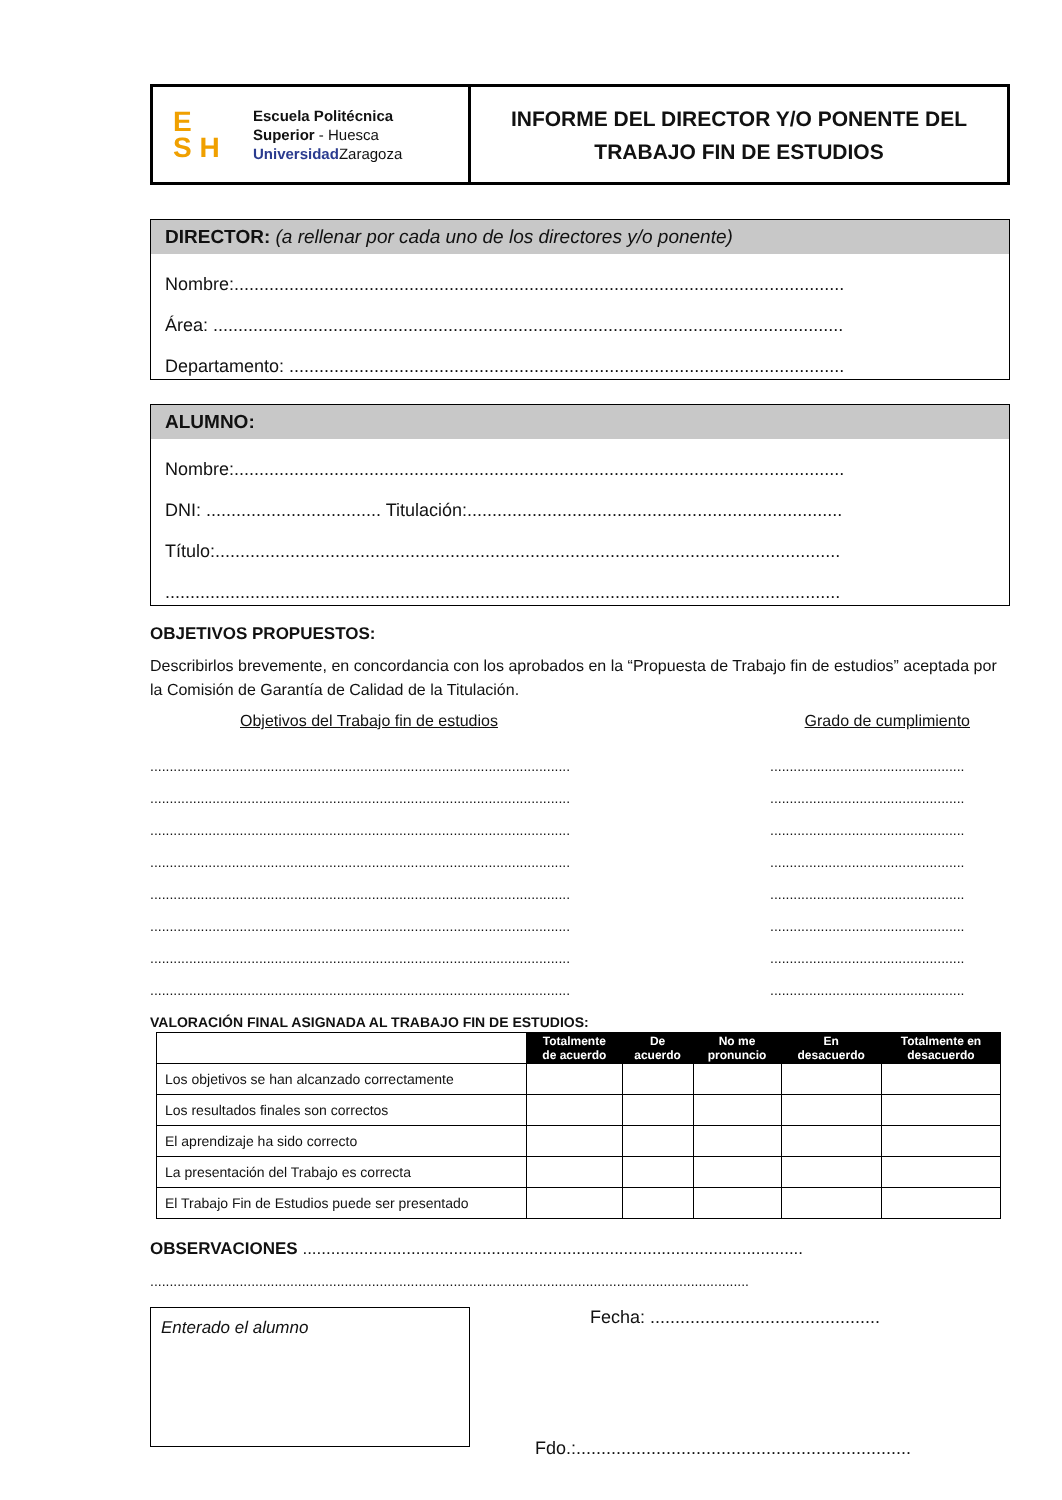E
S H
Escuela Politécnica
Superior - Huesca
Universidad Zaragoza
INFORME DEL DIRECTOR Y/O PONENTE DEL
TRABAJO FIN DE ESTUDIOS
DIRECTOR: (a rellenar por cada uno de los directores y/o ponente)
Nombre:..........................................................................................................................
Área: ..............................................................................................................................
Departamento: ...............................................................................................................
ALUMNO:
Nombre:..........................................................................................................................
DNI: ................................... Titulación:...........................................................................
Título:.............................................................................................................................
.......................................................................................................................................
OBJETIVOS PROPUESTOS:
Describirlos brevemente, en concordancia con los aprobados en la “Propuesta de Trabajo fin de estudios” aceptada por la Comisión de Garantía de Calidad de la Titulación.
Objetivos del Trabajo fin de estudios Grado de cumplimiento
............................................................................................................
............................................................................................................
............................................................................................................
............................................................................................................
............................................................................................................
............................................................................................................
............................................................................................................
............................................................................................................
..................................................
..................................................
..................................................
..................................................
..................................................
..................................................
..................................................
..................................................
VALORACIÓN FINAL ASIGNADA AL TRABAJO FIN DE ESTUDIOS:
| | Totalmente de acuerdo | De acuerdo | No me pronuncio | En desacuerdo | Totalmente en desacuerdo |
| Los objetivos se han alcanzado correctamente | | | | | |
| Los resultados finales son correctos | | | | | |
| El aprendizaje ha sido correcto | | | | | |
| La presentación del Trabajo es correcta | | | | | |
| El Trabajo Fin de Estudios puede ser presentado | | | | | |
OBSERVACIONES ..........................................................................................................
..........................................................................................................................................................
Enterado el alumno
Fecha: ..............................................
Fdo.:...................................................................